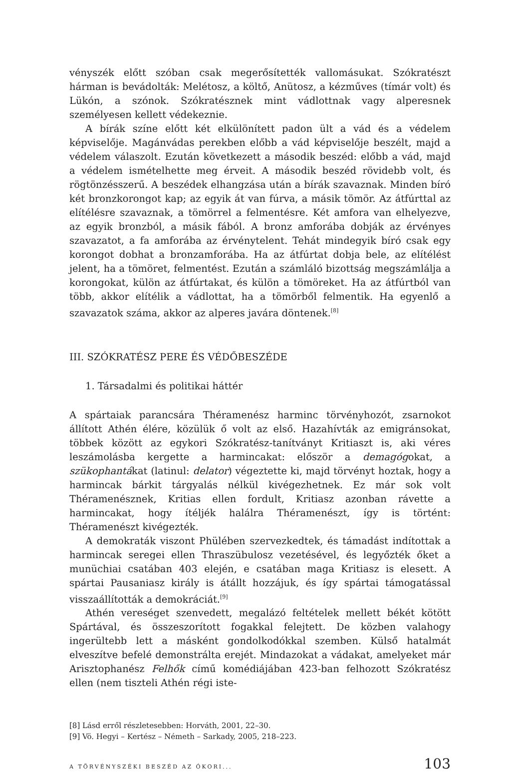vényszék előtt szóban csak megerősítették vallomásukat. Szókratészt hárman is bevádolták: Melétosz, a költő, Anütosz, a kézműves (tímár volt) és Lükón, a szónok. Szókratésznek mint vádlottnak vagy alperesnek személyesen kellett védekeznie.
A bírák színe előtt két elkülönített padon ült a vád és a védelem képviselője. Magánvádas perekben előbb a vád képviselője beszélt, majd a védelem válaszolt. Ezután következett a második beszéd: előbb a vád, majd a védelem ismételhette meg érveit. A második beszéd rövidebb volt, és rögtönzésszerű. A beszédek elhangzása után a bírák szavaznak. Minden bíró két bronzkorongot kap; az egyik át van fúrva, a másik tömör. Az átfúrttal az elítélésre szavaznak, a tömörrel a felmentésre. Két amfora van elhelyezve, az egyik bronzból, a másik fából. A bronz amforába dobják az érvényes szavazatot, a fa amforába az érvénytelent. Tehát mindegyik bíró csak egy korongot dobhat a bronzamforába. Ha az átfúrtat dobja bele, az elítélést jelent, ha a tömöret, felmentést. Ezután a számláló bizottság megszámlálja a korongokat, külön az átfúrtakat, és külön a tömöreket. Ha az átfúrtból van több, akkor elítélik a vádlottat, ha a tömörből felmentik. Ha egyenlő a szavazatok száma, akkor az alperes javára döntenek.<sup>[8]</sup>
III. SZÓKRATÉSZ PERE ÉS VÉDŐBESZÉDE
1. Társadalmi és politikai háttér
A spártaiak parancsára Théramenész harminc törvényhozót, zsarnokot állított Athén élére, közülük ő volt az első. Hazahívták az emigránsokat, többek között az egykori Szókratész-tanítványt Kritiaszt is, aki véres leszámolásba kergette a harmincakat: először a demagógokat, a szükophantákat (latinul: delator) végeztette ki, majd törvényt hoztak, hogy a harmincak bárkit tárgyalás nélkül kivégezhetnek. Ez már sok volt Théramenésznek, Kritias ellen fordult, Kritiasz azonban rávette a harmincakat, hogy ítéljék halálra Théramenészt, így is történt: Théramenészt kivégezték.
A demokraták viszont Phülében szervezkedtek, és támadást indítottak a harmincak seregei ellen Thraszübulosz vezetésével, és legyőzték őket a munüchiai csatában 403 elején, e csatában maga Kritiasz is elesett. A spártai Pausaniasz király is átállt hozzájuk, és így spártai támogatással visszaállították a demokráciát.<sup>[9]</sup>
Athén vereséget szenvedett, megalázó feltételek mellett békét kötött Spártával, és összeszorított fogakkal felejtett. De közben valahogy ingerültebb lett a másként gondolkodókkal szemben. Külső hatalmát elveszítve befelé demonstrálta erejét. Mindazokat a vádakat, amelyeket már Arisztophanész Felhők című komédiájában 423-ban felhozott Szókratész ellen (nem tiszteli Athén régi iste-
[8] Lásd erről részletesebben: Horváth, 2001, 22–30.
[9] Vö. Hegyi – Kertész – Németh – Sarkady, 2005, 218–223.
A TÖRVÉNYSZÉKI BESZÉD AZ ÓKORI... 103